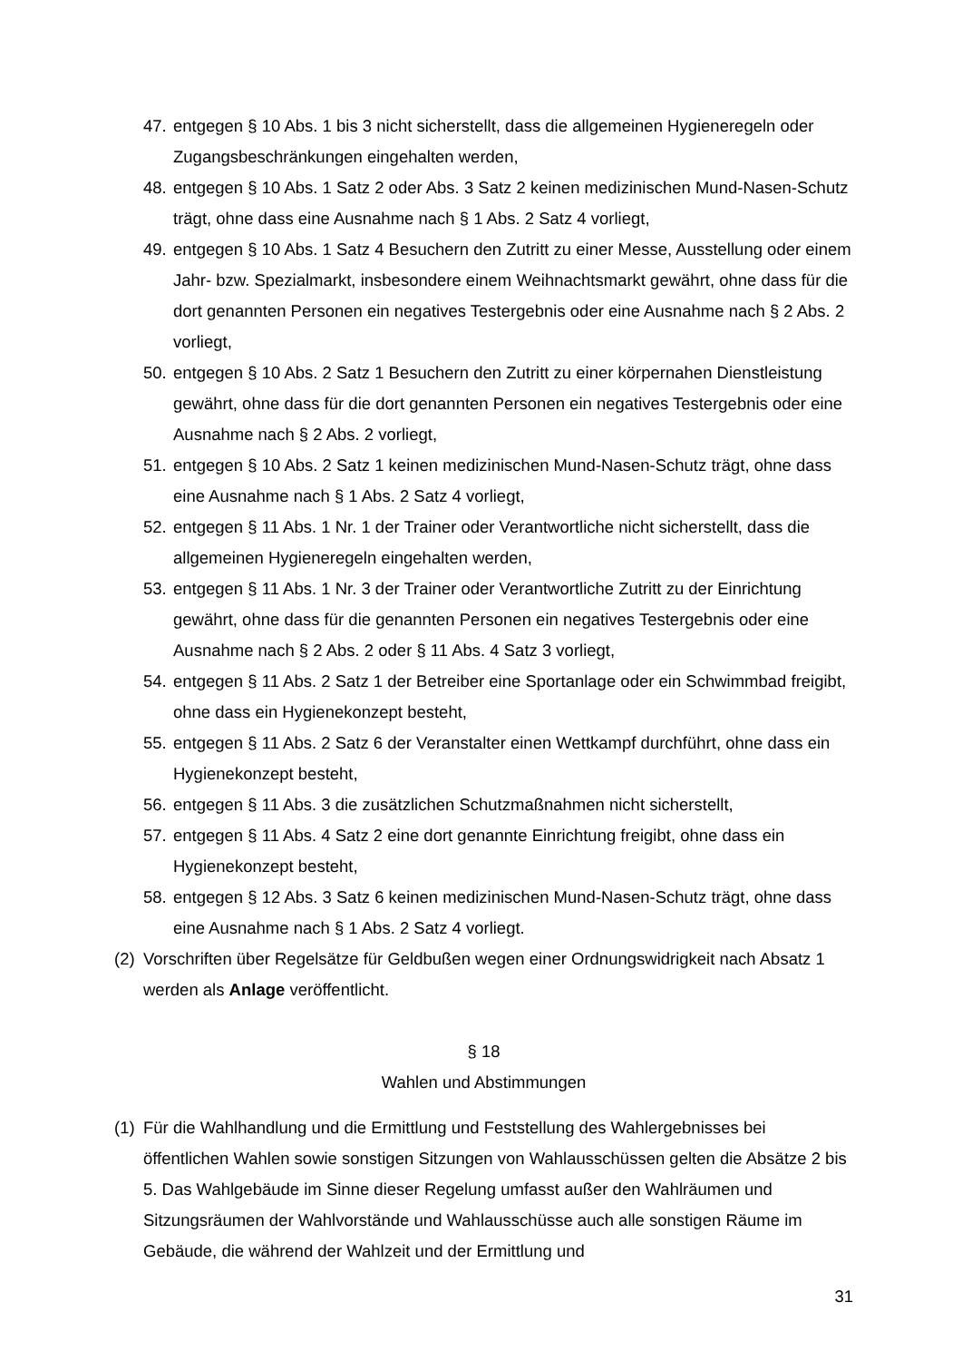47. entgegen § 10 Abs. 1 bis 3 nicht sicherstellt, dass die allgemeinen Hygieneregeln oder Zugangsbeschränkungen eingehalten werden,
48. entgegen § 10 Abs. 1 Satz 2 oder Abs. 3 Satz 2 keinen medizinischen Mund-Nasen-Schutz trägt, ohne dass eine Ausnahme nach § 1 Abs. 2 Satz 4 vorliegt,
49. entgegen § 10 Abs. 1 Satz 4 Besuchern den Zutritt zu einer Messe, Ausstellung oder einem Jahr- bzw. Spezialmarkt, insbesondere einem Weihnachtsmarkt gewährt, ohne dass für die dort genannten Personen ein negatives Testergebnis oder eine Ausnahme nach § 2 Abs. 2 vorliegt,
50. entgegen § 10 Abs. 2 Satz 1 Besuchern den Zutritt zu einer körpernahen Dienstleistung gewährt, ohne dass für die dort genannten Personen ein negatives Testergebnis oder eine Ausnahme nach § 2 Abs. 2 vorliegt,
51. entgegen § 10 Abs. 2 Satz 1 keinen medizinischen Mund-Nasen-Schutz trägt, ohne dass eine Ausnahme nach § 1 Abs. 2 Satz 4 vorliegt,
52. entgegen § 11 Abs. 1 Nr. 1 der Trainer oder Verantwortliche nicht sicherstellt, dass die allgemeinen Hygieneregeln eingehalten werden,
53. entgegen § 11 Abs. 1 Nr. 3 der Trainer oder Verantwortliche Zutritt zu der Einrichtung gewährt, ohne dass für die genannten Personen ein negatives Testergebnis oder eine Ausnahme nach § 2 Abs. 2 oder § 11 Abs. 4 Satz 3 vorliegt,
54. entgegen § 11 Abs. 2 Satz 1 der Betreiber eine Sportanlage oder ein Schwimmbad freigibt, ohne dass ein Hygienekonzept besteht,
55. entgegen § 11 Abs. 2 Satz 6 der Veranstalter einen Wettkampf durchführt, ohne dass ein Hygienekonzept besteht,
56. entgegen § 11 Abs. 3 die zusätzlichen Schutzmaßnahmen nicht sicherstellt,
57. entgegen § 11 Abs. 4 Satz 2 eine dort genannte Einrichtung freigibt, ohne dass ein Hygienekonzept besteht,
58. entgegen § 12 Abs. 3 Satz 6 keinen medizinischen Mund-Nasen-Schutz trägt, ohne dass eine Ausnahme nach § 1 Abs. 2 Satz 4 vorliegt.
(2) Vorschriften über Regelsätze für Geldbußen wegen einer Ordnungswidrigkeit nach Absatz 1 werden als Anlage veröffentlicht.
§ 18
Wahlen und Abstimmungen
(1) Für die Wahlhandlung und die Ermittlung und Feststellung des Wahlergebnisses bei öffentlichen Wahlen sowie sonstigen Sitzungen von Wahlausschüssen gelten die Absätze 2 bis 5. Das Wahlgebäude im Sinne dieser Regelung umfasst außer den Wahlräumen und Sitzungsräumen der Wahlvorstände und Wahlausschüsse auch alle sonstigen Räume im Gebäude, die während der Wahlzeit und der Ermittlung und
31